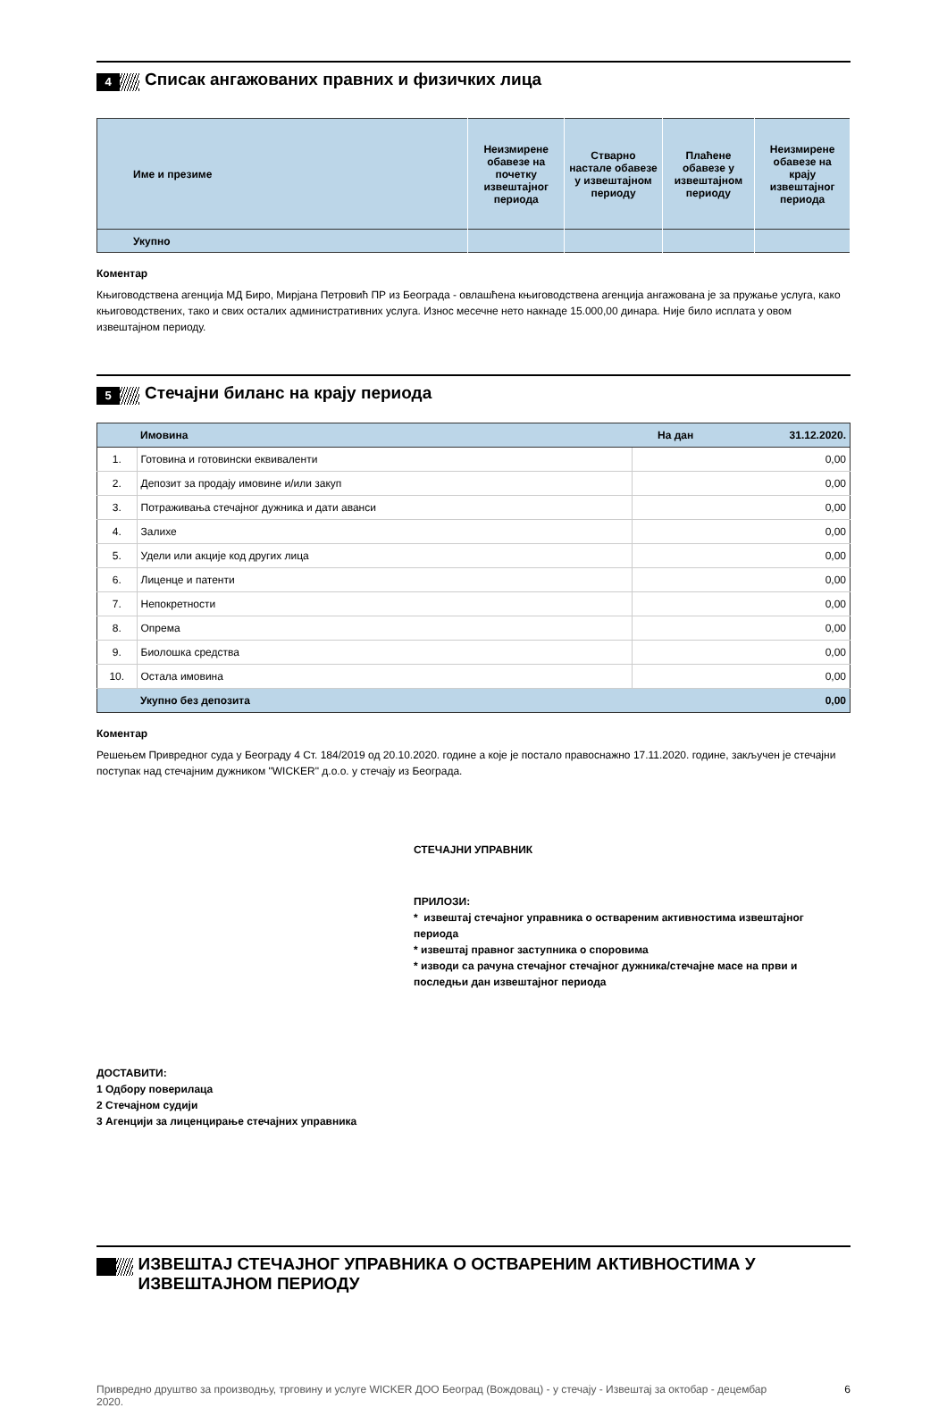4
Списак ангажованих правних и физичких лица
| Име и презиме | Неизмирене обавезе на почетку извештајног периода | Стварно настале обавезе у извештајном периоду | Плаћене обавезе у извештајном периоду | Неизмирене обавезе на крају извештајног периода |
| --- | --- | --- | --- | --- |
| Укупно | | | | |
Коментар
Књиговодствена агенција МД Биро, Мирјана Петровић ПР из Београда - овлашћена књиговодствена агенција ангажована је за пружање услуга, како књиговодствених, тако и свих осталих административних услуга. Износ месечне нето накнаде 15.000,00 динара. Није било исплата у овом извештајном периоду.
5
Стечајни биланс на крају периода
| | Имовина | На дан | 31.12.2020. |
| 1. | Готовина и готовински еквиваленти | | 0,00 |
| 2. | Депозит за продају имовине и/или закуп | | 0,00 |
| 3. | Потраживања стечајног дужника и дати аванси | | 0,00 |
| 4. | Залихе | | 0,00 |
| 5. | Удели или акције код других лица | | 0,00 |
| 6. | Лиценце и патенти | | 0,00 |
| 7. | Непокретности | | 0,00 |
| 8. | Опрема | | 0,00 |
| 9. | Биолошка средства | | 0,00 |
| 10. | Остала имовина | | 0,00 |
| | Укупно без депозита | | 0,00 |
Коментар
Решењем Привредног суда у Београду 4 Ст. 184/2019 од 20.10.2020. године а које је постало правоснажно 17.11.2020. године, закључен је стечајни поступак над стечајним дужником "WICKER" д.о.о. у стечају из Београда.
СТЕЧАЈНИ УПРАВНИК
ПРИЛОЗИ:
* извештај стечајног управника о оствареним активностима извештајног периода
* извештај правног заступника о споровима
* изводи са рачуна стечајног стечајног дужника/стечајне масе на први и последњи дан извештајног периода
ДОСТАВИТИ:
1 Одбору поверилаца
2 Стечајном судији
3 Агенцији за лиценцирање стечајних управника
ИЗВЕШТАЈ СТЕЧАЈНОГ УПРАВНИКА О ОСТВАРЕНИМ АКТИВНОСТИМА У ИЗВЕШТАЈНОМ ПЕРИОДУ
Привредно друштво за производњу, трговину и услуге WICKER ДОО Београд (Вождовац) - у стечају - Извештај за октобар - децембар 2020. 6